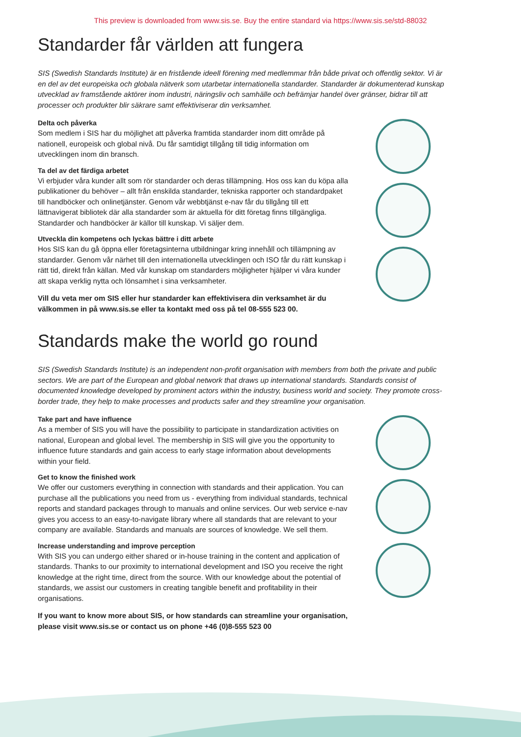This preview is downloaded from www.sis.se. Buy the entire standard via https://www.sis.se/std-88032
Standarder får världen att fungera
SIS (Swedish Standards Institute) är en fristående ideell förening med medlemmar från både privat och offentlig sektor. Vi är en del av det europeiska och globala nätverk som utarbetar internationella standarder. Standarder är dokumenterad kunskap utvecklad av framstående aktörer inom industri, näringsliv och samhälle och befrämjar handel över gränser, bidrar till att processer och produkter blir säkrare samt effektiviserar din verksamhet.
Delta och påverka
Som medlem i SIS har du möjlighet att påverka framtida standarder inom ditt område på nationell, europeisk och global nivå. Du får samtidigt tillgång till tidig information om utvecklingen inom din bransch.
Ta del av det färdiga arbetet
Vi erbjuder våra kunder allt som rör standarder och deras tillämpning. Hos oss kan du köpa alla publikationer du behöver – allt från enskilda standarder, tekniska rapporter och standardpaket till handböcker och onlinetjänster. Genom vår webbtjänst e-nav får du tillgång till ett lättnavigerat bibliotek där alla standarder som är aktuella för ditt företag finns tillgängliga. Standarder och handböcker är källor till kunskap. Vi säljer dem.
Utveckla din kompetens och lyckas bättre i ditt arbete
Hos SIS kan du gå öppna eller företagsinterna utbildningar kring innehåll och tillämpning av standarder. Genom vår närhet till den internationella utvecklingen och ISO får du rätt kunskap i rätt tid, direkt från källan. Med vår kunskap om standarders möjligheter hjälper vi våra kunder att skapa verklig nytta och lönsamhet i sina verksamheter.
Vill du veta mer om SIS eller hur standarder kan effektivisera din verksamhet är du välkommen in på www.sis.se eller ta kontakt med oss på tel 08-555 523 00.
Standards make the world go round
SIS (Swedish Standards Institute) is an independent non-profit organisation with members from both the private and public sectors. We are part of the European and global network that draws up international standards. Standards consist of documented knowledge developed by prominent actors within the industry, business world and society. They promote cross-border trade, they help to make processes and products safer and they streamline your organisation.
Take part and have influence
As a member of SIS you will have the possibility to participate in standardization activities on national, European and global level. The membership in SIS will give you the opportunity to influence future standards and gain access to early stage information about developments within your field.
Get to know the finished work
We offer our customers everything in connection with standards and their application. You can purchase all the publications you need from us - everything from individual standards, technical reports and standard packages through to manuals and online services. Our web service e-nav gives you access to an easy-to-navigate library where all standards that are relevant to your company are available. Standards and manuals are sources of knowledge. We sell them.
Increase understanding and improve perception
With SIS you can undergo either shared or in-house training in the content and application of standards. Thanks to our proximity to international development and ISO you receive the right knowledge at the right time, direct from the source. With our knowledge about the potential of standards, we assist our customers in creating tangible benefit and profitability in their organisations.
If you want to know more about SIS, or how standards can streamline your organisation, please visit www.sis.se or contact us on phone +46 (0)8-555 523 00